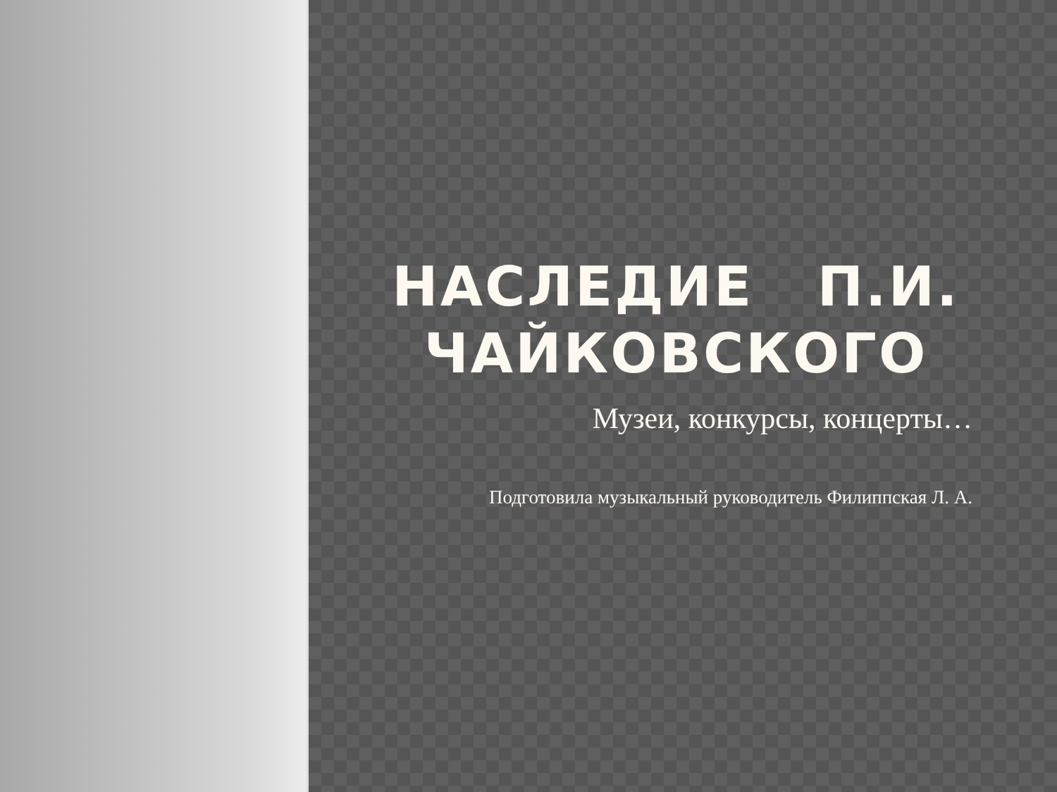НАСЛЕДИЕ П.И. ЧАЙКОВСКОГО
Музеи, конкурсы, концерты…
Подготовила музыкальный руководитель Филиппская Л. А.